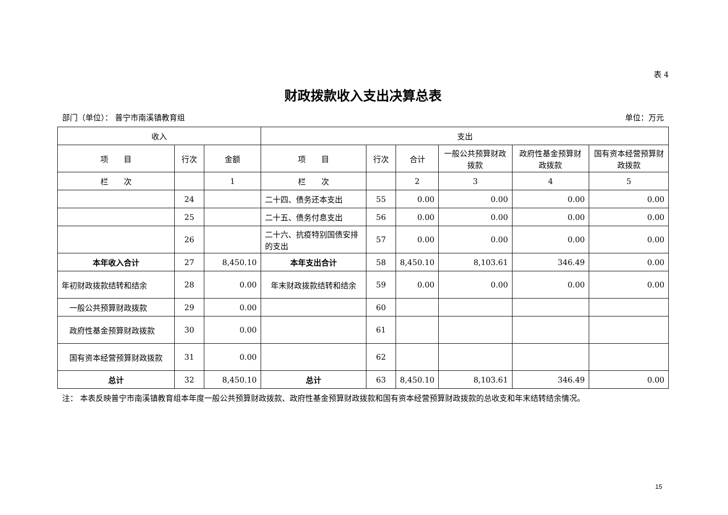表 4
财政拨款收入支出决算总表
部门（单位）： 普宁市南溪镇教育组 单位：万元
| 收入 | | | 支出 | | | | | |
| --- | --- | --- | --- | --- | --- | --- | --- | --- |
| 项 目 | 行次 | 金额 | 项 目 | 行次 | 合计 | 一般公共预算财政拨款 | 政府性基金预算财政拨款 | 国有资本经营预算财政拨款 |
| 栏 次 | | 1 | 栏 次 | | 2 | 3 | 4 | 5 |
| | 24 | | 二十四、债务还本支出 | 55 | 0.00 | 0.00 | 0.00 | 0.00 |
| | 25 | | 二十五、债务付息支出 | 56 | 0.00 | 0.00 | 0.00 | 0.00 |
| | 26 | | 二十六、抗疫特别国债安排的支出 | 57 | 0.00 | 0.00 | 0.00 | 0.00 |
| 本年收入合计 | 27 | 8,450.10 | 本年支出合计 | 58 | 8,450.10 | 8,103.61 | 346.49 | 0.00 |
| 年初财政拨款结转和结余 | 28 | 0.00 | 年末财政拨款结转和结余 | 59 | 0.00 | 0.00 | 0.00 | 0.00 |
| 一般公共预算财政拨款 | 29 | 0.00 | | 60 | | | | |
| 政府性基金预算财政拨款 | 30 | 0.00 | | 61 | | | | |
| 国有资本经营预算财政拨款 | 31 | 0.00 | | 62 | | | | |
| 总计 | 32 | 8,450.10 | 总计 | 63 | 8,450.10 | 8,103.61 | 346.49 | 0.00 |
注： 本表反映普宁市南溪镇教育组本年度一般公共预算财政拨款、政府性基金预算财政拨款和国有资本经营预算财政拨款的总收支和年末结转结余情况。
15